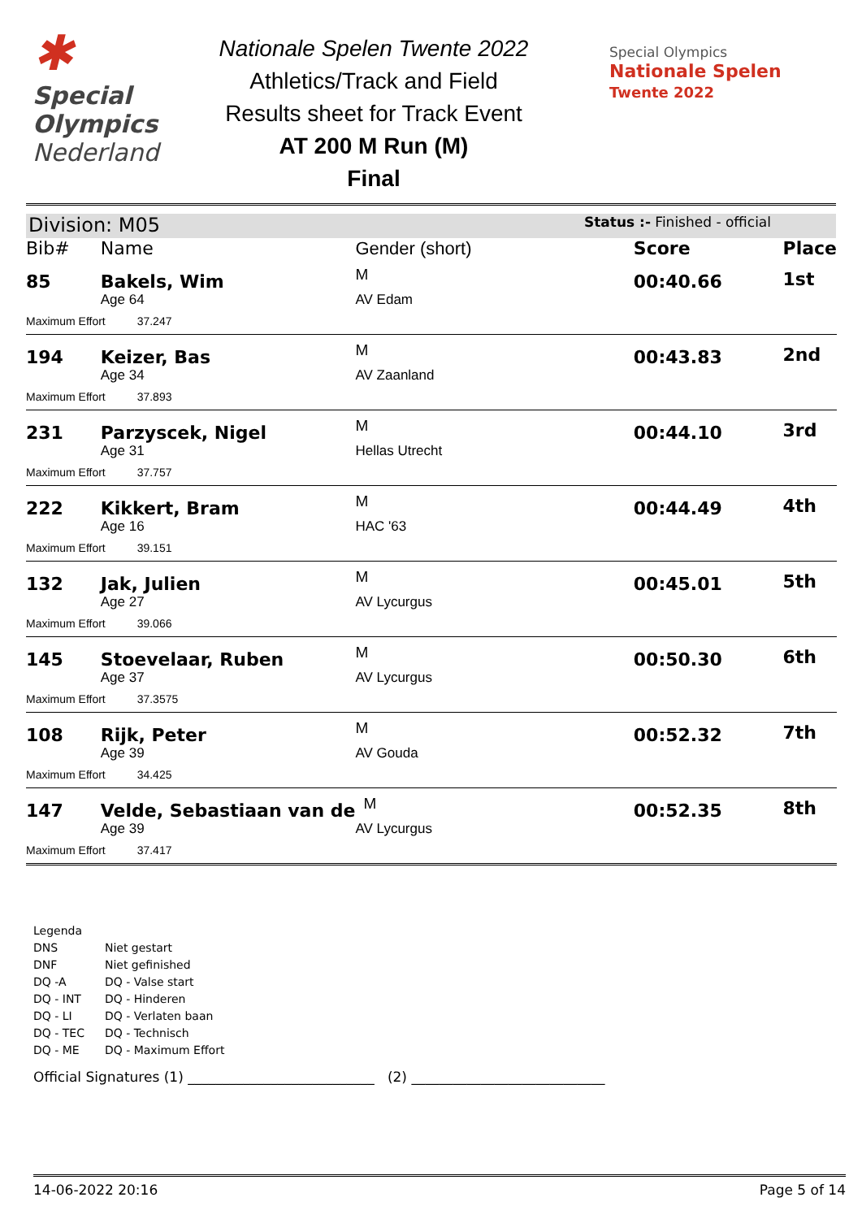✱
Special
Olympics
Nederland
Nationale Spelen Twente 2022
Athletics/Track and Field
Results sheet for Track Event
AT 200 M Run (M)
Final
Special Olympics
Nationale Spelen
Twente 2022
Division: M05 Status :- Finished - official
| Bib# | Name | Gender (short) | Score | Place |
| --- | --- | --- | --- | --- |
| 85 | Bakels, Wim | M | 00:40.66 | 1st |
| | Age 64 | AV Edam | | |
| Maximum Effort 37.247 | | | | |
| 194 | Keizer, Bas | M | 00:43.83 | 2nd |
| | Age 34 | AV Zaanland | | |
| Maximum Effort 37.893 | | | | |
| 231 | Parzyscek, Nigel | M | 00:44.10 | 3rd |
| | Age 31 | Hellas Utrecht | | |
| Maximum Effort 37.757 | | | | |
| 222 | Kikkert, Bram | M | 00:44.49 | 4th |
| | Age 16 | HAC '63 | | |
| Maximum Effort 39.151 | | | | |
| 132 | Jak, Julien | M | 00:45.01 | 5th |
| | Age 27 | AV Lycurgus | | |
| Maximum Effort 39.066 | | | | |
| 145 | Stoevelaar, Ruben | M | 00:50.30 | 6th |
| | Age 37 | AV Lycurgus | | |
| Maximum Effort 37.3575 | | | | |
| 108 | Rijk, Peter | M | 00:52.32 | 7th |
| | Age 39 | AV Gouda | | |
| Maximum Effort 34.425 | | | | |
| 147 | Velde, Sebastiaan van de | M | 00:52.35 | 8th |
| | Age 39 | AV Lycurgus | | |
| Maximum Effort 37.417 | | | | |
Legenda
| DNS | Niet gestart |
| DNF | Niet gefinished |
| DQ -A | DQ - Valse start |
| DQ - INT | DQ - Hinderen |
| DQ - LI | DQ - Verlaten baan |
| DQ - TEC | DQ - Technisch |
| DQ - ME | DQ - Maximum Effort |
Official Signatures (1) ___________________________ (2) ____________________________
14-06-2022 20:16 Page 5 of 14